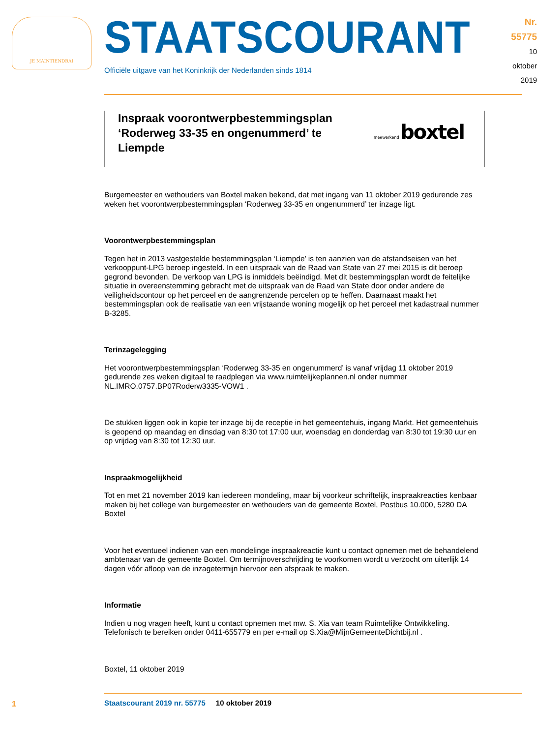JE MAINTIENDRAI
STAATSCOURANT
Officiële uitgave van het Koninkrijk der Nederlanden sinds 1814
Nr. 55775
10 oktober
2019
Inspraak voorontwerpbestemmingsplan ‘Roderweg 33-35 en ongenummerd’ te Liempde
meewerkend boxtel
Burgemeester en wethouders van Boxtel maken bekend, dat met ingang van 11 oktober 2019 gedurende zes weken het voorontwerpbestemmingsplan ‘Roderweg 33-35 en ongenummerd’ ter inzage ligt.
Voorontwerpbestemmingsplan
Tegen het in 2013 vastgestelde bestemmingsplan ‘Liempde’ is ten aanzien van de afstandseisen van het verkooppunt-LPG beroep ingesteld. In een uitspraak van de Raad van State van 27 mei 2015 is dit beroep gegrond bevonden. De verkoop van LPG is inmiddels beëindigd. Met dit bestemmingsplan wordt de feitelijke situatie in overeenstemming gebracht met de uitspraak van de Raad van State door onder andere de veiligheidscontour op het perceel en de aangrenzende percelen op te heffen. Daarnaast maakt het bestemmingsplan ook de realisatie van een vrijstaande woning mogelijk op het perceel met kadastraal nummer B-3285.
Terinzagelegging
Het voorontwerpbestemmingsplan ‘Roderweg 33-35 en ongenummerd’ is vanaf vrijdag 11 oktober 2019 gedurende zes weken digitaal te raadplegen via www.ruimtelijkeplannen.nl onder nummer NL.IMRO.0757.BP07Roderw3335-VOW1 .
De stukken liggen ook in kopie ter inzage bij de receptie in het gemeentehuis, ingang Markt. Het gemeentehuis is geopend op maandag en dinsdag van 8:30 tot 17:00 uur, woensdag en donderdag van 8:30 tot 19:30 uur en op vrijdag van 8:30 tot 12:30 uur.
Inspraakmogelijkheid
Tot en met 21 november 2019 kan iedereen mondeling, maar bij voorkeur schriftelijk, inspraakreacties kenbaar maken bij het college van burgemeester en wethouders van de gemeente Boxtel, Postbus 10.000, 5280 DA Boxtel
Voor het eventueel indienen van een mondelinge inspraakreactie kunt u contact opnemen met de behandelend ambtenaar van de gemeente Boxtel. Om termijnoverschrijding te voorkomen wordt u verzocht om uiterlijk 14 dagen vóór afloop van de inzagetermijn hiervoor een afspraak te maken.
Informatie
Indien u nog vragen heeft, kunt u contact opnemen met mw. S. Xia van team Ruimtelijke Ontwikkeling. Telefonisch te bereiken onder 0411-655779 en per e-mail op S.Xia@MijnGemeenteDichtbij.nl .
Boxtel, 11 oktober 2019
Staatscourant 2019 nr. 55775 10 oktober 2019
1